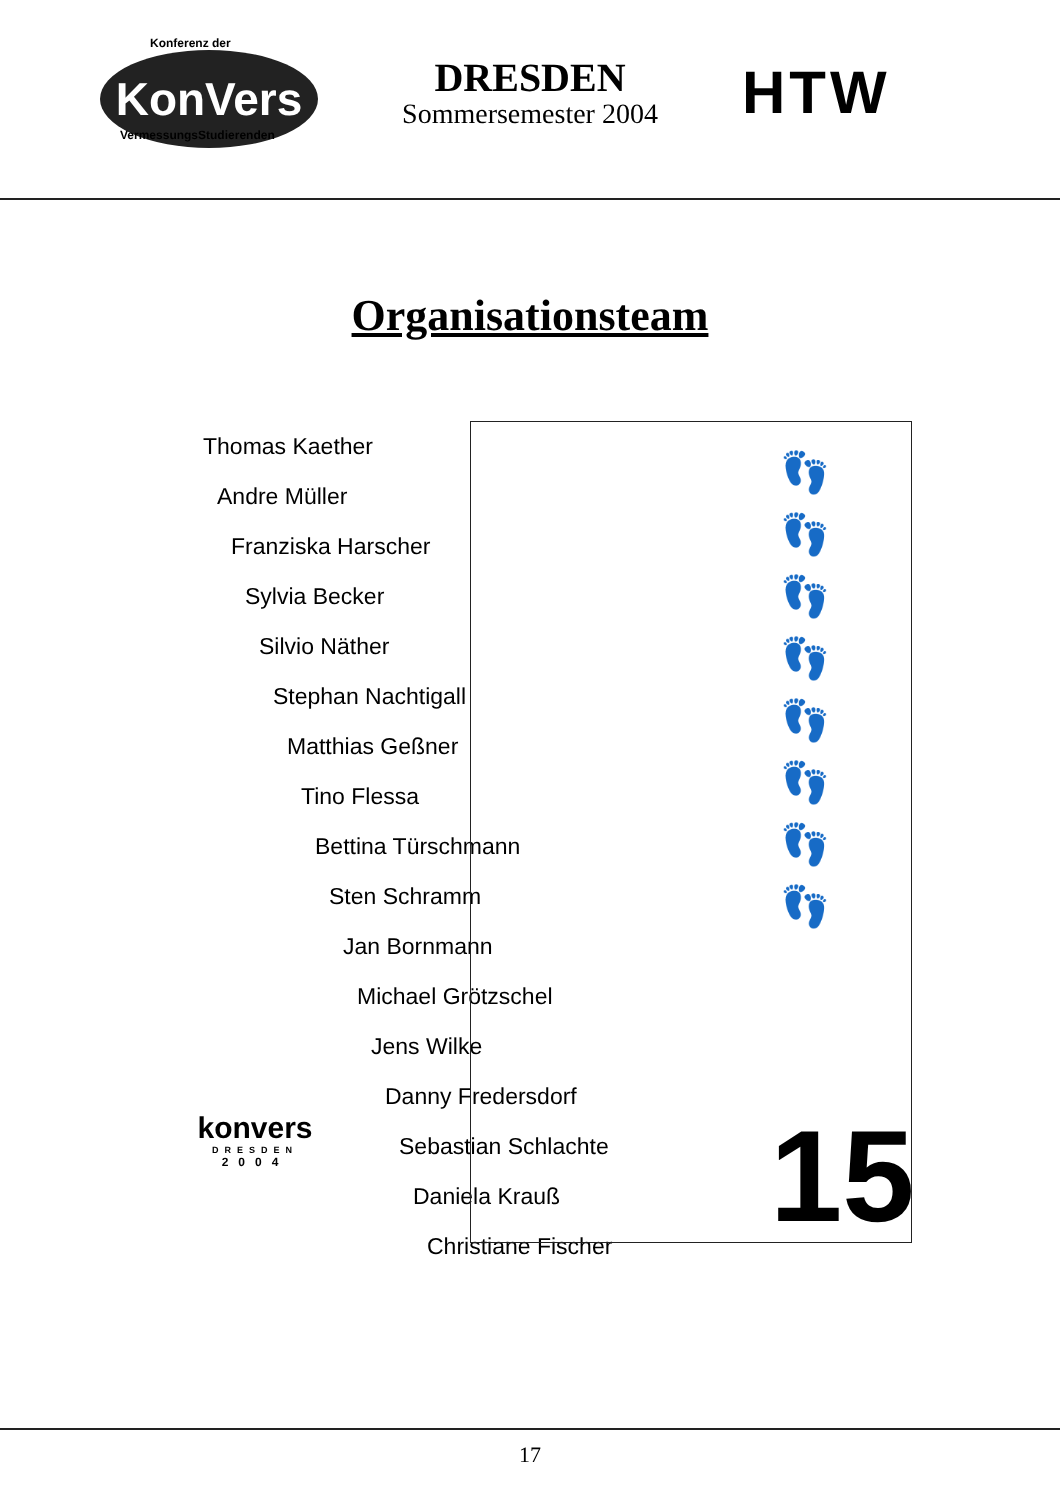Konferenz der
KonVers
VermessungsStudierenden
DRESDEN
Sommersemester 2004
HTW
Organisationsteam
👣
👣
👣
👣
👣
👣
👣
👣
Thomas Kaether
Andre Müller
Franziska Harscher
Sylvia Becker
Silvio Näther
Stephan Nachtigall
Matthias Geßner
Tino Flessa
Bettina Türschmann
Sten Schramm
Jan Bornmann
Michael Grötzschel
Jens Wilke
Danny Fredersdorf
Sebastian Schlachte
Daniela Krauß
Christiane Fischer
15
konvers
DRESDEN
2004
17